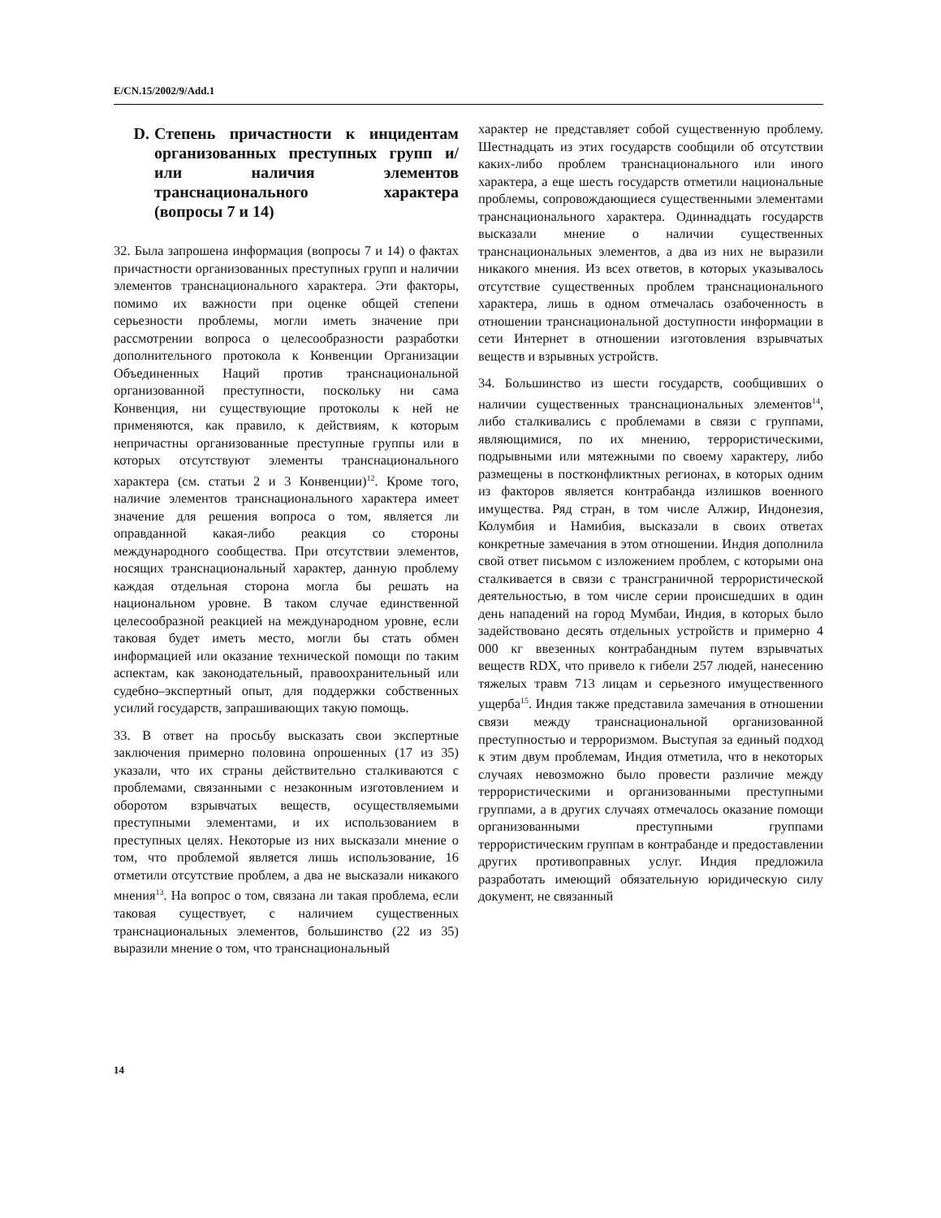E/CN.15/2002/9/Add.1
D. Степень причастности к инцидентам организованных преступных групп и/или наличия элементов транснационального характера (вопросы 7 и 14)
32. Была запрошена информация (вопросы 7 и 14) о фактах причастности организованных преступных групп и наличии элементов транснационального характера. Эти факторы, помимо их важности при оценке общей степени серьезности проблемы, могли иметь значение при рассмотрении вопроса о целесообразности разработки дополнительного протокола к Конвенции Организации Объединенных Наций против транснациональной организованной преступности, поскольку ни сама Конвенция, ни существующие протоколы к ней не применяются, как правило, к действиям, к которым непричастны организованные преступные группы или в которых отсутствуют элементы транснационального характера (см. статьи 2 и 3 Конвенции)<sup>12</sup>. Кроме того, наличие элементов транснационального характера имеет значение для решения вопроса о том, является ли оправданной какая-либо реакция со стороны международного сообщества. При отсутствии элементов, носящих транснациональный характер, данную проблему каждая отдельная сторона могла бы решать на национальном уровне. В таком случае единственной целесообразной реакцией на международном уровне, если таковая будет иметь место, могли бы стать обмен информацией или оказание технической помощи по таким аспектам, как законодательный, правоохранительный или судебно–экспертный опыт, для поддержки собственных усилий государств, запрашивающих такую помощь.
33. В ответ на просьбу высказать свои экспертные заключения примерно половина опрошенных (17 из 35) указали, что их страны действительно сталкиваются с проблемами, связанными с незаконным изготовлением и оборотом взрывчатых веществ, осуществляемыми преступными элементами, и их использованием в преступных целях. Некоторые из них высказали мнение о том, что проблемой является лишь использование, 16 отметили отсутствие проблем, а два не высказали никакого мнения<sup>13</sup>. На вопрос о том, связана ли такая проблема, если таковая существует, с наличием существенных транснациональных элементов, большинство (22 из 35) выразили мнение о том, что транснациональный
характер не представляет собой существенную проблему. Шестнадцать из этих государств сообщили об отсутствии каких-либо проблем транснационального или иного характера, а еще шесть государств отметили национальные проблемы, сопровождающиеся существенными элементами транснационального характера. Одиннадцать государств высказали мнение о наличии существенных транснациональных элементов, а два из них не выразили никакого мнения. Из всех ответов, в которых указывалось отсутствие существенных проблем транснационального характера, лишь в одном отмечалась озабоченность в отношении транснациональной доступности информации в сети Интернет в отношении изготовления взрывчатых веществ и взрывных устройств.
34. Большинство из шести государств, сообщивших о наличии существенных транснациональных элементов<sup>14</sup>, либо сталкивались с проблемами в связи с группами, являющимися, по их мнению, террористическими, подрывными или мятежными по своему характеру, либо размещены в постконфликтных регионах, в которых одним из факторов является контрабанда излишков военного имущества. Ряд стран, в том числе Алжир, Индонезия, Колумбия и Намибия, высказали в своих ответах конкретные замечания в этом отношении. Индия дополнила свой ответ письмом с изложением проблем, с которыми она сталкивается в связи с трансграничной террористической деятельностью, в том числе серии происшедших в один день нападений на город Мумбаи, Индия, в которых было задействовано десять отдельных устройств и примерно 4 000 кг ввезенных контрабандным путем взрывчатых веществ RDX, что привело к гибели 257 людей, нанесению тяжелых травм 713 лицам и серьезного имущественного ущерба<sup>15</sup>. Индия также представила замечания в отношении связи между транснациональной организованной преступностью и терроризмом. Выступая за единый подход к этим двум проблемам, Индия отметила, что в некоторых случаях невозможно было провести различие между террористическими и организованными преступными группами, а в других случаях отмечалось оказание помощи организованными преступными группами террористическим группам в контрабанде и предоставлении других противоправных услуг. Индия предложила разработать имеющий обязательную юридическую силу документ, не связанный
14